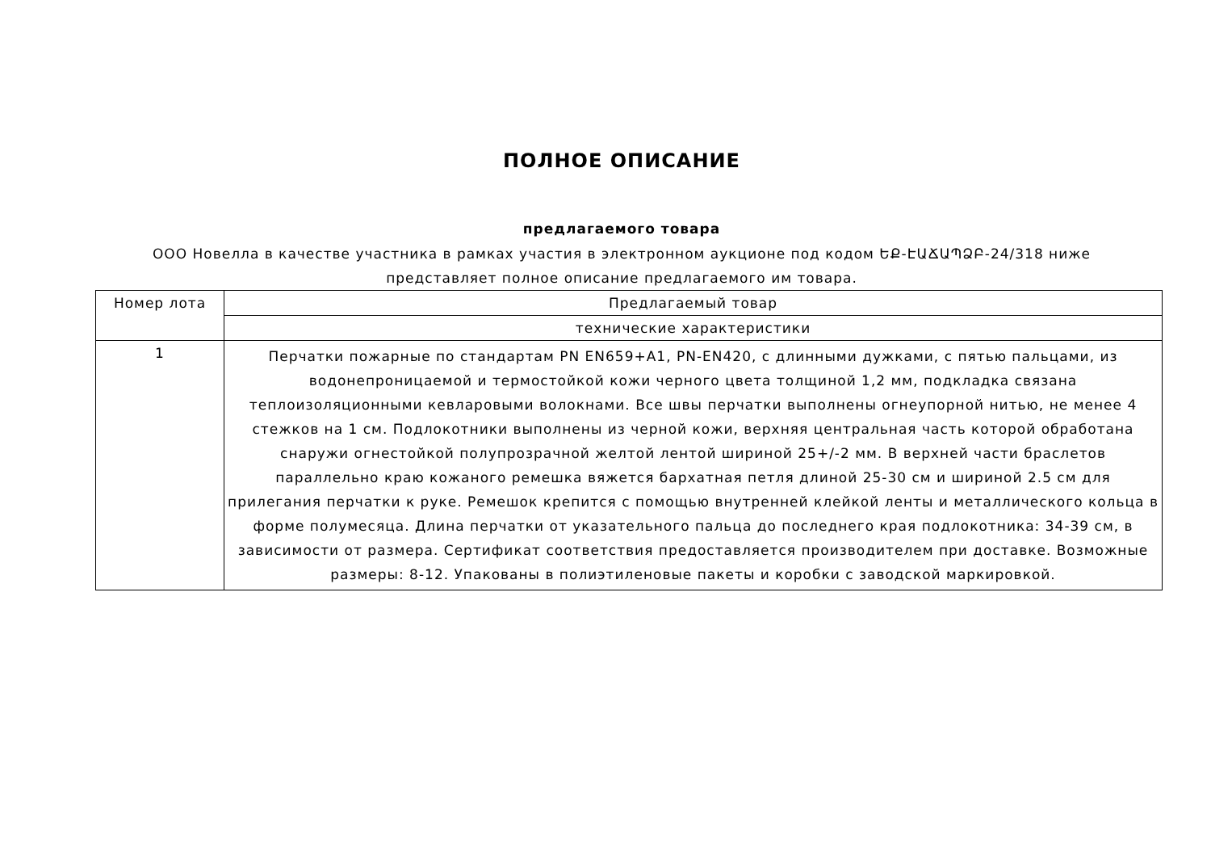ПОЛНОЕ ОПИСАНИЕ
предлагаемого товара
ООО Новелла в качестве участника в рамках участия в электронном аукционе под кодом ԵՔ-ԷԱՃԱՊՁԲ-24/318 ниже представляет полное описание предлагаемого им товара.
| Номер лота | Предлагаемый товар |
| | технические характеристики |
| 1 | Перчатки пожарные по стандартам PN EN659+A1, PN-EN420, с длинными дужками, с пятью пальцами, из водонепроницаемой и термостойкой кожи черного цвета толщиной 1,2 мм, подкладка связана теплоизоляционными кевларовыми волокнами. Все швы перчатки выполнены огнеупорной нитью, не менее 4 стежков на 1 см. Подлокотники выполнены из черной кожи, верхняя центральная часть которой обработана снаружи огнестойкой полупрозрачной желтой лентой шириной 25+/-2 мм. В верхней части браслетов параллельно краю кожаного ремешка вяжется бархатная петля длиной 25-30 см и шириной 2.5 см для прилегания перчатки к руке. Ремешок крепится с помощью внутренней клейкой ленты и металлического кольца в форме полумесяца. Длина перчатки от указательного пальца до последнего края подлокотника: 34-39 см, в зависимости от размера. Сертификат соответствия предоставляется производителем при доставке. Возможные размеры: 8-12. Упакованы в полиэтиленовые пакеты и коробки с заводской маркировкой. |